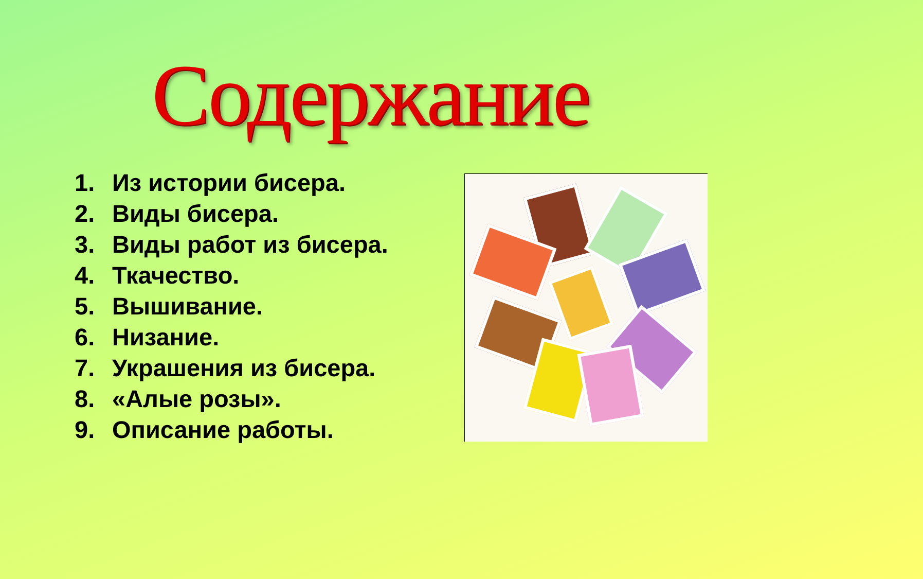Содержание
1. Из истории бисера.
2. Виды бисера.
3. Виды работ из бисера.
4. Ткачество.
5. Вышивание.
6. Низание.
7. Украшения из бисера.
8. «Алые розы».
9. Описание работы.